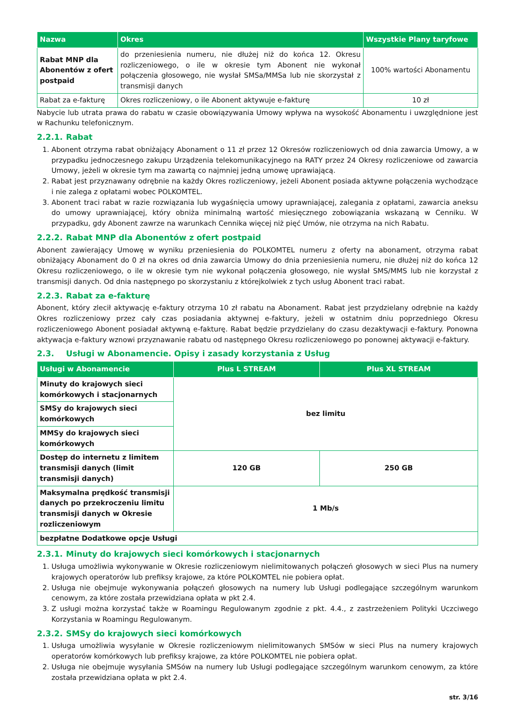| Nazwa | Okres | Wszystkie Plany taryfowe |
| --- | --- | --- |
| Rabat MNP dla Abonentów z ofert postpaid | do przeniesienia numeru, nie dłużej niż do końca 12. Okresu rozliczeniowego, o ile w okresie tym Abonent nie wykonał połączenia głosowego, nie wysłał SMSa/MMSa lub nie skorzystał z transmisji danych | 100% wartości Abonamentu |
| Rabat za e-fakturę | Okres rozliczeniowy, o ile Abonent aktywuje e-fakturę | 10 zł |
Nabycie lub utrata prawa do rabatu w czasie obowiązywania Umowy wpływa na wysokość Abonamentu i uwzględnione jest w Rachunku telefonicznym.
2.2.1. Rabat
1. Abonent otrzyma rabat obniżający Abonament o 11 zł przez 12 Okresów rozliczeniowych od dnia zawarcia Umowy, a w przypadku jednoczesnego zakupu Urządzenia telekomunikacyjnego na RATY przez 24 Okresy rozliczeniowe od zawarcia Umowy, jeżeli w okresie tym ma zawartą co najmniej jedną umowę uprawiającą.
2. Rabat jest przyznawany odrębnie na każdy Okres rozliczeniowy, jeżeli Abonent posiada aktywne połączenia wychodzące i nie zalega z opłatami wobec POLKOMTEL.
3. Abonent traci rabat w razie rozwiązania lub wygaśnięcia umowy uprawniającej, zalegania z opłatami, zawarcia aneksu do umowy uprawniającej, który obniża minimalną wartość miesięcznego zobowiązania wskazaną w Cenniku. W przypadku, gdy Abonent zawrze na warunkach Cennika więcej niż pięć Umów, nie otrzyma na nich Rabatu.
2.2.2. Rabat MNP dla Abonentów z ofert postpaid
Abonent zawierający Umowę w wyniku przeniesienia do POLKOMTEL numeru z oferty na abonament, otrzyma rabat obniżający Abonament do 0 zł na okres od dnia zawarcia Umowy do dnia przeniesienia numeru, nie dłużej niż do końca 12 Okresu rozliczeniowego, o ile w okresie tym nie wykonał połączenia głosowego, nie wysłał SMS/MMS lub nie korzystał z transmisji danych. Od dnia następnego po skorzystaniu z którejkolwiek z tych usług Abonent traci rabat.
2.2.3. Rabat za e-fakturę
Abonent, który zlecił aktywację e-faktury otrzyma 10 zł rabatu na Abonament. Rabat jest przydzielany odrębnie na każdy Okres rozliczeniowy przez cały czas posiadania aktywnej e-faktury, jeżeli w ostatnim dniu poprzedniego Okresu rozliczeniowego Abonent posiadał aktywną e-fakturę. Rabat będzie przydzielany do czasu dezaktywacji e-faktury. Ponowna aktywacja e-faktury wznowi przyznawanie rabatu od następnego Okresu rozliczeniowego po ponownej aktywacji e-faktury.
2.3. Usługi w Abonamencie. Opisy i zasady korzystania z Usług
| Usługi w Abonamencie | Plus L STREAM | Plus XL STREAM |
| --- | --- | --- |
| Minuty do krajowych sieci komórkowych i stacjonarnych | bez limitu | |
| SMSy do krajowych sieci komórkowych | | |
| MMSy do krajowych sieci komórkowych | | |
| Dostęp do internetu z limitem transmisji danych (limit transmisji danych) | 120 GB | 250 GB |
| Maksymalna prędkość transmisji danych po przekroczeniu limitu transmisji danych w Okresie rozliczeniowym | 1 Mb/s | |
| bezpłatne Dodatkowe opcje Usługi | | |
2.3.1. Minuty do krajowych sieci komórkowych i stacjonarnych
1. Usługa umożliwia wykonywanie w Okresie rozliczeniowym nielimitowanych połączeń głosowych w sieci Plus na numery krajowych operatorów lub prefiksy krajowe, za które POLKOMTEL nie pobiera opłat.
2. Usługa nie obejmuje wykonywania połączeń głosowych na numery lub Usługi podlegające szczególnym warunkom cenowym, za które została przewidziana opłata w pkt 2.4.
3. Z usługi można korzystać także w Roamingu Regulowanym zgodnie z pkt. 4.4., z zastrzeżeniem Polityki Uczciwego Korzystania w Roamingu Regulowanym.
2.3.2. SMSy do krajowych sieci komórkowych
1. Usługa umożliwia wysyłanie w Okresie rozliczeniowym nielimitowanych SMSów w sieci Plus na numery krajowych operatorów komórkowych lub prefiksy krajowe, za które POLKOMTEL nie pobiera opłat.
2. Usługa nie obejmuje wysyłania SMSów na numery lub Usługi podlegające szczególnym warunkom cenowym, za które została przewidziana opłata w pkt 2.4.
str. 3/16